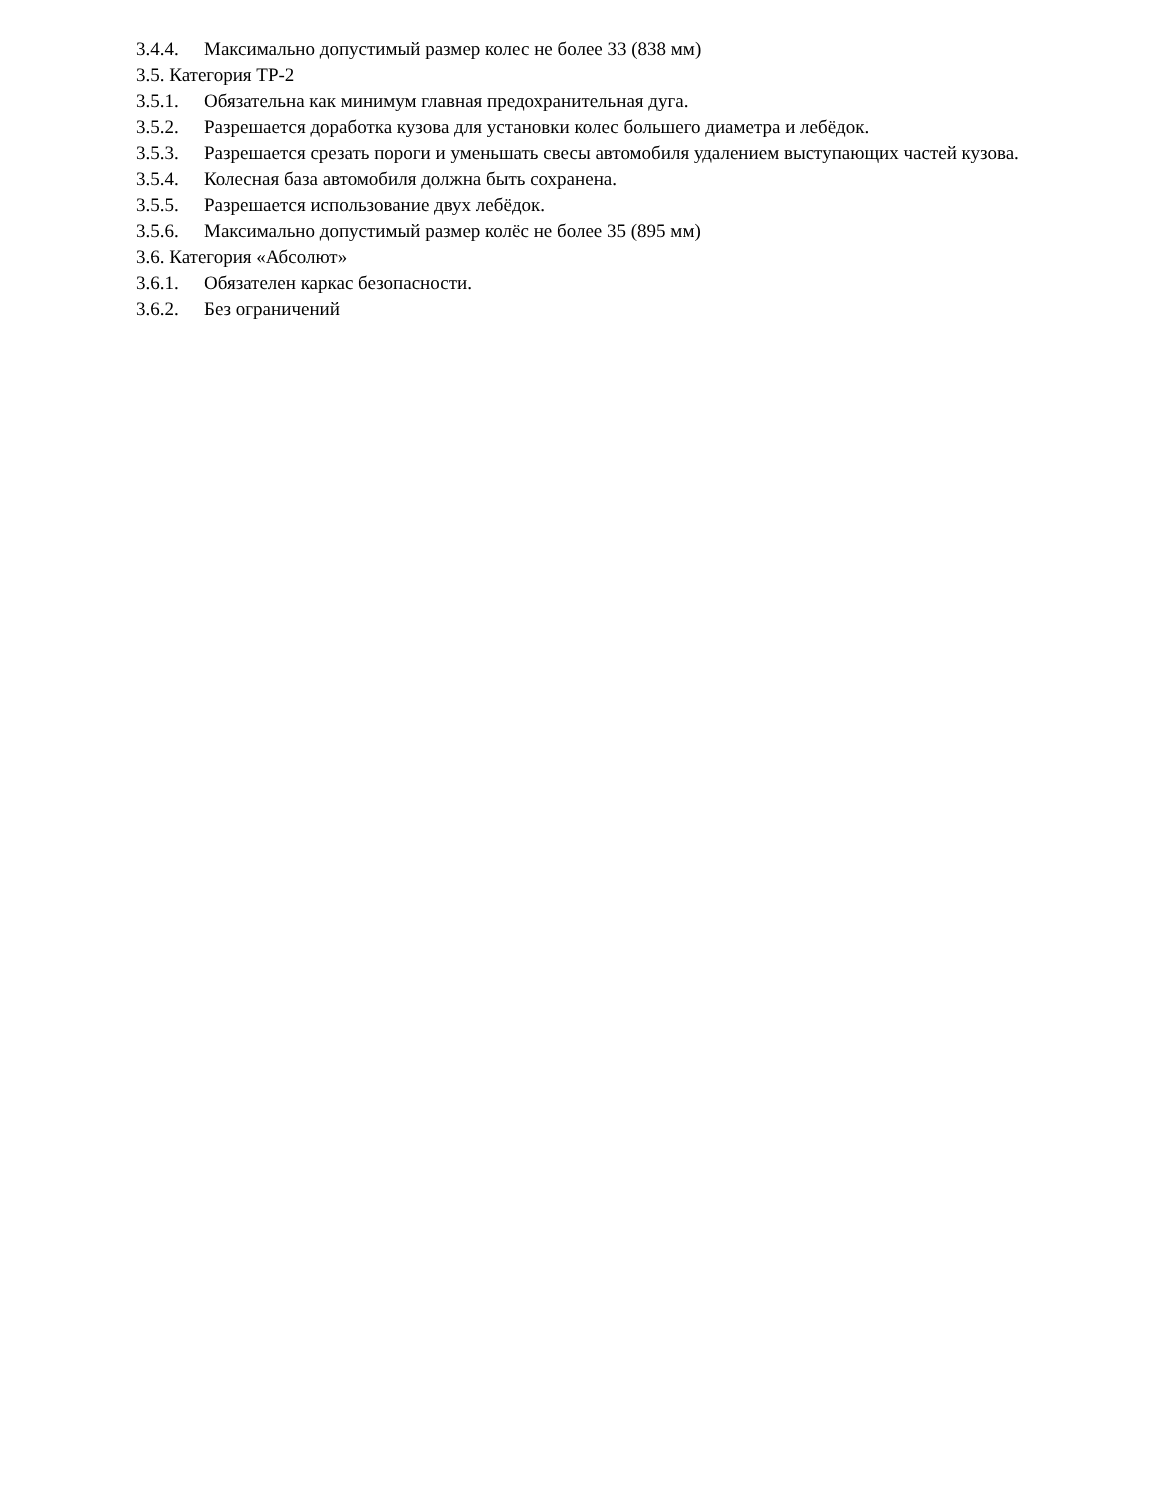3.4.4. Максимально допустимый размер колес не более 33 (838 мм)
3.5. Категория ТР-2
3.5.1. Обязательна как минимум главная предохранительная дуга.
3.5.2. Разрешается доработка кузова для установки колес большего диаметра и лебёдок.
3.5.3. Разрешается срезать пороги и уменьшать свесы автомобиля удалением выступающих частей кузова.
3.5.4. Колесная база автомобиля должна быть сохранена.
3.5.5. Разрешается использование двух лебёдок.
3.5.6. Максимально допустимый размер колёс не более 35 (895 мм)
3.6. Категория «Абсолют»
3.6.1. Обязателен каркас безопасности.
3.6.2. Без ограничений